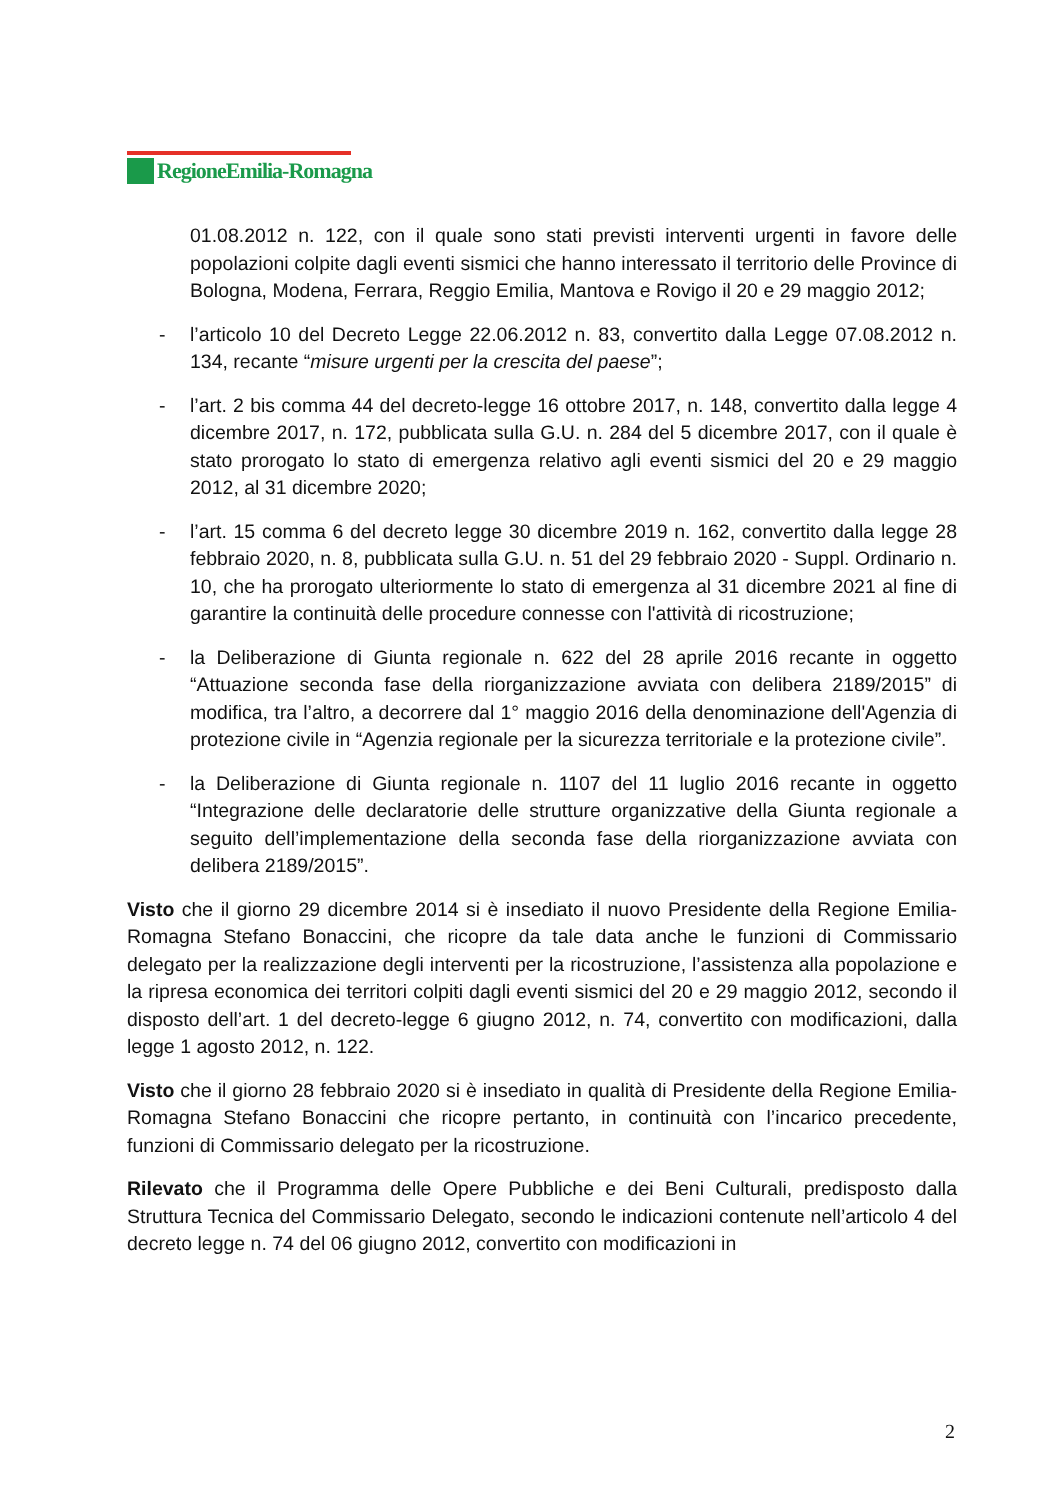RegioneEmilia-Romagna
01.08.2012 n. 122, con il quale sono stati previsti interventi urgenti in favore delle popolazioni colpite dagli eventi sismici che hanno interessato il territorio delle Province di Bologna, Modena, Ferrara, Reggio Emilia, Mantova e Rovigo il 20 e 29 maggio 2012;
- l’articolo 10 del Decreto Legge 22.06.2012 n. 83, convertito dalla Legge 07.08.2012 n. 134, recante “misure urgenti per la crescita del paese”;
- l’art. 2 bis comma 44 del decreto-legge 16 ottobre 2017, n. 148, convertito dalla legge 4 dicembre 2017, n. 172, pubblicata sulla G.U. n. 284 del 5 dicembre 2017, con il quale è stato prorogato lo stato di emergenza relativo agli eventi sismici del 20 e 29 maggio 2012, al 31 dicembre 2020;
- l’art. 15 comma 6 del decreto legge 30 dicembre 2019 n. 162, convertito dalla legge 28 febbraio 2020, n. 8, pubblicata sulla G.U. n. 51 del 29 febbraio 2020 - Suppl. Ordinario n. 10, che ha prorogato ulteriormente lo stato di emergenza al 31 dicembre 2021 al fine di garantire la continuità delle procedure connesse con l'attività di ricostruzione;
- la Deliberazione di Giunta regionale n. 622 del 28 aprile 2016 recante in oggetto “Attuazione seconda fase della riorganizzazione avviata con delibera 2189/2015” di modifica, tra l’altro, a decorrere dal 1° maggio 2016 della denominazione dell'Agenzia di protezione civile in “Agenzia regionale per la sicurezza territoriale e la protezione civile”.
- la Deliberazione di Giunta regionale n. 1107 del 11 luglio 2016 recante in oggetto “Integrazione delle declaratorie delle strutture organizzative della Giunta regionale a seguito dell’implementazione della seconda fase della riorganizzazione avviata con delibera 2189/2015”.
Visto che il giorno 29 dicembre 2014 si è insediato il nuovo Presidente della Regione Emilia-Romagna Stefano Bonaccini, che ricopre da tale data anche le funzioni di Commissario delegato per la realizzazione degli interventi per la ricostruzione, l’assistenza alla popolazione e la ripresa economica dei territori colpiti dagli eventi sismici del 20 e 29 maggio 2012, secondo il disposto dell’art. 1 del decreto-legge 6 giugno 2012, n. 74, convertito con modificazioni, dalla legge 1 agosto 2012, n. 122.
Visto che il giorno 28 febbraio 2020 si è insediato in qualità di Presidente della Regione Emilia-Romagna Stefano Bonaccini che ricopre pertanto, in continuità con l’incarico precedente, funzioni di Commissario delegato per la ricostruzione.
Rilevato che il Programma delle Opere Pubbliche e dei Beni Culturali, predisposto dalla Struttura Tecnica del Commissario Delegato, secondo le indicazioni contenute nell’articolo 4 del decreto legge n. 74 del 06 giugno 2012, convertito con modificazioni in
2